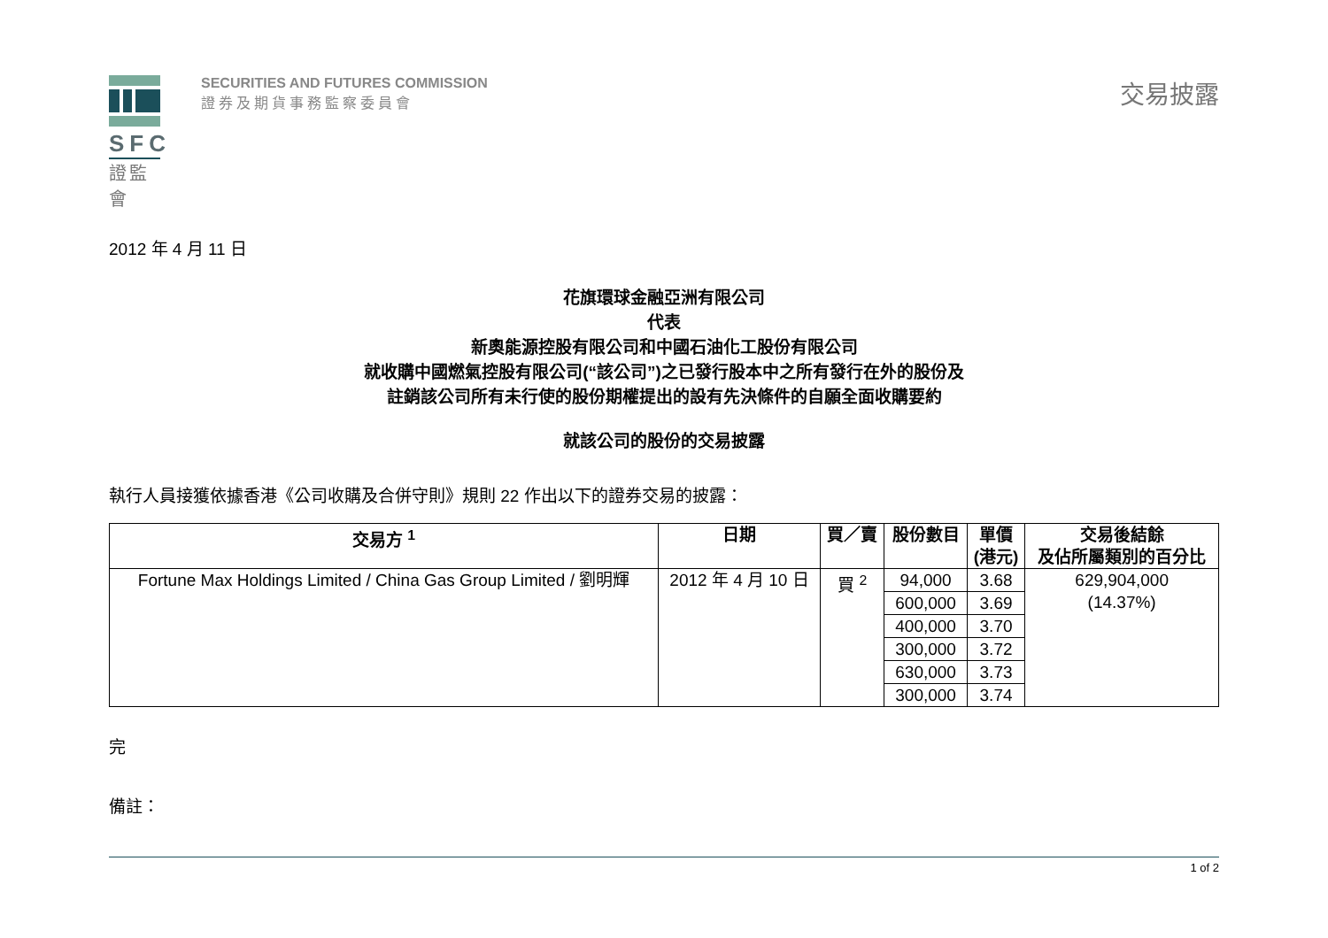SFC
證監會
SECURITIES AND FUTURES COMMISSION
證券及期貨事務監察委員會
交易披露
2012 年 4 月 11 日
花旗環球金融亞洲有限公司
代表
新奧能源控股有限公司和中國石油化工股份有限公司
就收購中國燃氣控股有限公司(“該公司”)之已發行股本中之所有發行在外的股份及
註銷該公司所有未行使的股份期權提出的設有先決條件的自願全面收購要約
就該公司的股份的交易披露
執行人員接獲依據香港《公司收購及合併守則》規則 22 作出以下的證券交易的披露：
| 交易方 <sup>1</sup> | 日期 | 買／賣 | 股份數目 | 單價 (港元) | 交易後結餘 及佔所屬類別的百分比 |
| --- | --- | --- | --- | --- | --- |
| Fortune Max Holdings Limited / China Gas Group Limited / 劉明輝 | 2012 年 4 月 10 日 | 買 <sup>2</sup> | 94,000 | 3.68 | 629,904,000 (14.37%) |
| | | | 600,000 | 3.69 | |
| | | | 400,000 | 3.70 | |
| | | | 300,000 | 3.72 | |
| | | | 630,000 | 3.73 | |
| | | | 300,000 | 3.74 | |
完
備註：
1 of 2